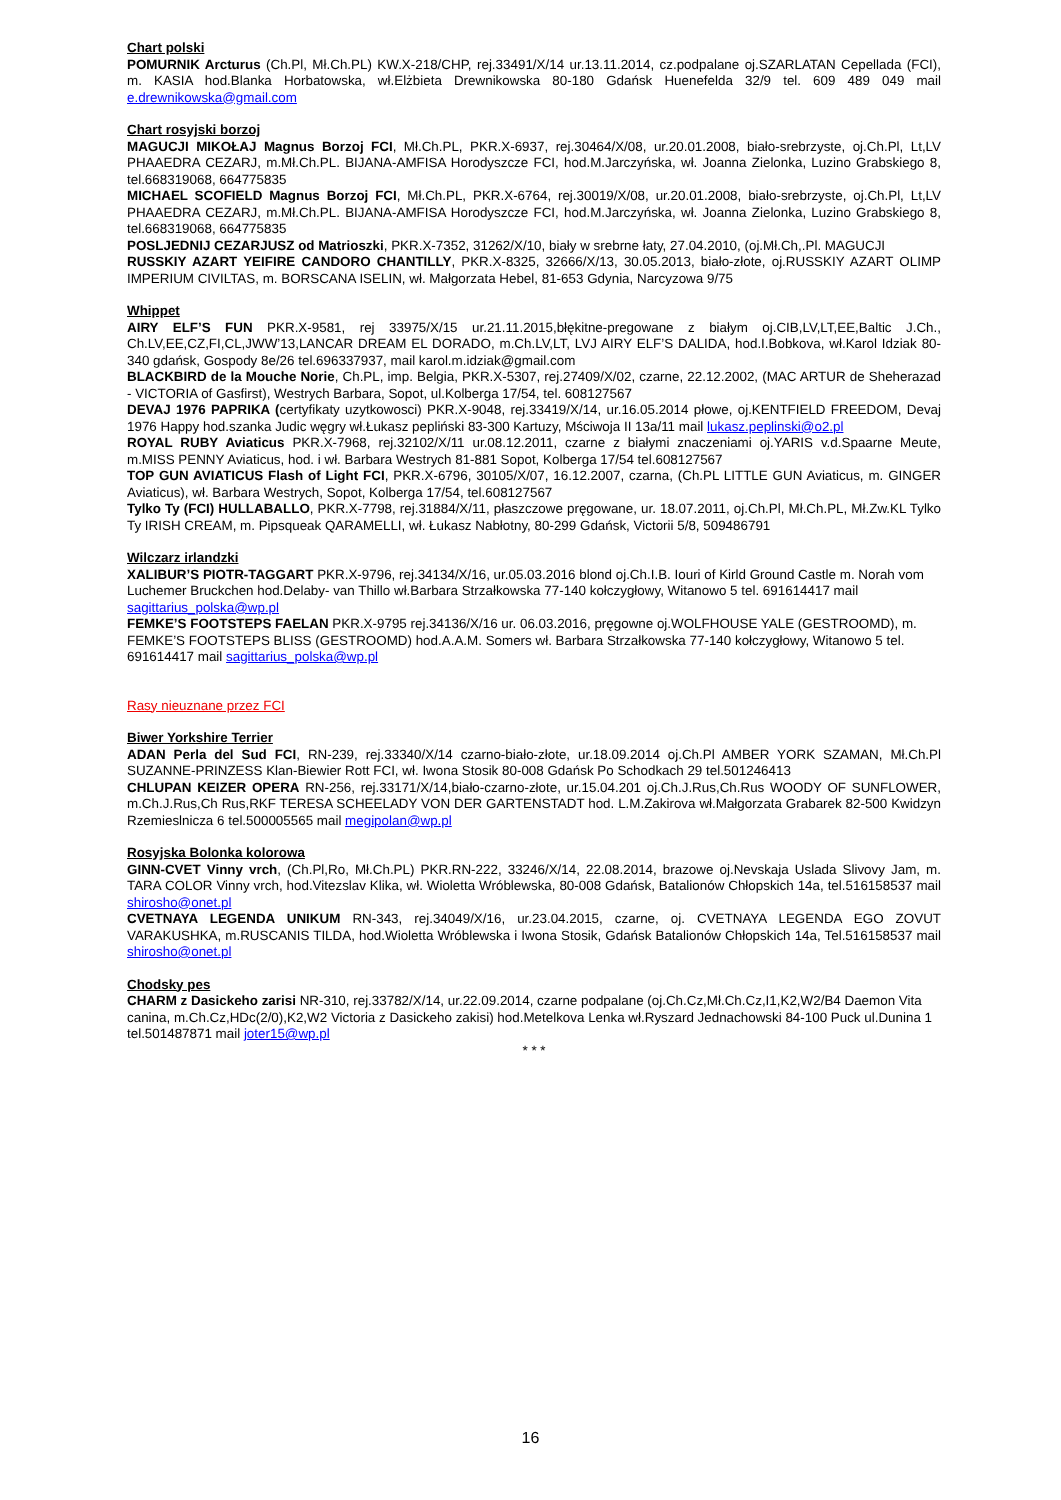Chart polski
POMURNIK Arcturus (Ch.Pl, Mł.Ch.PL) KW.X-218/CHP, rej.33491/X/14 ur.13.11.2014, cz.podpalane oj.SZARLATAN Cepellada (FCI), m. KASIA hod.Blanka Horbatowska, wł.Elżbieta Drewnikowska 80-180 Gdańsk Huenefelda 32/9 tel. 609 489 049 mail e.drewnikowska@gmail.com
Chart rosyjski borzoj
MAGUCJI MIKOŁAJ Magnus Borzoj FCI, Mł.Ch.PL, PKR.X-6937, rej.30464/X/08, ur.20.01.2008, biało-srebrzyste, oj.Ch.Pl, Lt,LV PHAAEDRA CEZARJ, m.Mł.Ch.PL. BIJANA-AMFISA Horodyszcze FCI, hod.M.Jarczyńska, wł. Joanna Zielonka, Luzino Grabskiego 8, tel.668319068, 664775835
MICHAEL SCOFIELD Magnus Borzoj FCI, Mł.Ch.PL, PKR.X-6764, rej.30019/X/08, ur.20.01.2008, biało-srebrzyste, oj.Ch.Pl, Lt,LV PHAAEDRA CEZARJ, m.Mł.Ch.PL. BIJANA-AMFISA Horodyszcze FCI, hod.M.Jarczyńska, wł. Joanna Zielonka, Luzino Grabskiego 8, tel.668319068, 664775835
POSLJEDNIJ CEZARJUSZ od Matrioszki, PKR.X-7352, 31262/X/10, biały w srebrne łaty, 27.04.2010, (oj.Mł.Ch,.Pl. MAGUCJI
RUSSKIY AZART YEIFIRE CANDORO CHANTILLY, PKR.X-8325, 32666/X/13, 30.05.2013, biało-złote, oj.RUSSKIY AZART OLIMP IMPERIUM CIVILTAS, m. BORSCANA ISELIN, wł. Małgorzata Hebel, 81-653 Gdynia, Narcyzowa 9/75
Whippet
AIRY ELF’S FUN PKR.X-9581, rej 33975/X/15 ur.21.11.2015,błękitne-pregowane z białym oj.CIB,LV,LT,EE,Baltic J.Ch., Ch.LV,EE,CZ,FI,CL,JWW’13,LANCAR DREAM EL DORADO, m.Ch.LV,LT, LVJ AIRY ELF’S DALIDA, hod.I.Bobkova, wł.Karol Idziak 80-340 gdańsk, Gospody 8e/26 tel.696337937, mail karol.m.idziak@gmail.com
BLACKBIRD de la Mouche Norie, Ch.PL, imp. Belgia, PKR.X-5307, rej.27409/X/02, czarne, 22.12.2002, (MAC ARTUR de Sheherazad - VICTORIA of Gasfirst), Westrych Barbara, Sopot, ul.Kolberga 17/54, tel. 608127567
DEVAJ 1976 PAPRIKA (certyfikaty uzytkowosci) PKR.X-9048, rej.33419/X/14, ur.16.05.2014 płowe, oj.KENTFIELD FREEDOM, Devaj 1976 Happy hod.szanka Judic węgry wł.Łukasz pepliński 83-300 Kartuzy, Mściwoja II 13a/11 mail lukasz.peplinski@o2.pl
ROYAL RUBY Aviaticus PKR.X-7968, rej.32102/X/11 ur.08.12.2011, czarne z białymi znaczeniami oj.YARIS v.d.Spaarne Meute, m.MISS PENNY Aviaticus, hod. i wł. Barbara Westrych 81-881 Sopot, Kolberga 17/54 tel.608127567
TOP GUN AVIATICUS Flash of Light FCI, PKR.X-6796, 30105/X/07, 16.12.2007, czarna, (Ch.PL LITTLE GUN Aviaticus, m. GINGER Aviaticus), wł. Barbara Westrych, Sopot, Kolberga 17/54, tel.608127567
Tylko Ty (FCI) HULLABALLO, PKR.X-7798, rej.31884/X/11, płaszczowe pręgowane, ur. 18.07.2011, oj.Ch.Pl, Mł.Ch.PL, Mł.Zw.KL Tylko Ty IRISH CREAM, m. Pipsqueak QARAMELLI, wł. Łukasz Nabłotny, 80-299 Gdańsk, Victorii 5/8, 509486791
Wilczarz irlandzki
XALIBUR’S PIOTR-TAGGART PKR.X-9796, rej.34134/X/16, ur.05.03.2016 blond oj.Ch.I.B. Iouri of Kirld Ground Castle m. Norah vom Luchemer Bruckchen hod.Delaby- van Thillo wł.Barbara Strzałkowska 77-140 kołczygłowy, Witanowo 5 tel. 691614417 mail sagittarius_polska@wp.pl
FEMKE’S FOOTSTEPS FAELAN PKR.X-9795 rej.34136/X/16 ur. 06.03.2016, pręgowne oj.WOLFHOUSE YALE (GESTROOMD), m. FEMKE’S FOOTSTEPS BLISS (GESTROOMD) hod.A.A.M. Somers wł. Barbara Strzałkowska 77-140 kołczygłowy, Witanowo 5 tel. 691614417 mail sagittarius_polska@wp.pl
Rasy nieuznane przez FCI
Biwer Yorkshire Terrier
ADAN Perla del Sud FCI, RN-239, rej.33340/X/14 czarno-biało-złote, ur.18.09.2014 oj.Ch.Pl AMBER YORK SZAMAN, Mł.Ch.Pl SUZANNE-PRINZESS Klan-Biewier Rott FCI, wł. Iwona Stosik 80-008 Gdańsk Po Schodkach 29 tel.501246413
CHLUPAN KEIZER OPERA RN-256, rej.33171/X/14,biało-czarno-złote, ur.15.04.201 oj.Ch.J.Rus,Ch.Rus WOODY OF SUNFLOWER, m.Ch.J.Rus,Ch Rus,RKF TERESA SCHEELADY VON DER GARTENSTADT hod. L.M.Zakirova wł.Małgorzata Grabarek 82-500 Kwidzyn Rzemieslnicza 6 tel.500005565 mail megipolan@wp.pl
Rosyjska Bolonka kolorowa
GINN-CVET Vinny vrch, (Ch.Pl,Ro, Mł.Ch.PL) PKR.RN-222, 33246/X/14, 22.08.2014, brazowe oj.Nevskaja Uslada Slivovy Jam, m. TARA COLOR Vinny vrch, hod.Vitezslav Klika, wł. Wioletta Wróblewska, 80-008 Gdańsk, Batalionów Chłopskich 14a, tel.516158537 mail shirosho@onet.pl
CVETNAYA LEGENDA UNIKUM RN-343, rej.34049/X/16, ur.23.04.2015, czarne, oj. CVETNAYA LEGENDA EGO ZOVUT VARAKUSHKA, m.RUSCANIS TILDA, hod.Wioletta Wróblewska i Iwona Stosik, Gdańsk Batalionów Chłopskich 14a, Tel.516158537 mail shirosho@onet.pl
Chodsky pes
CHARM z Dasickeho zarisi NR-310, rej.33782/X/14, ur.22.09.2014, czarne podpalane (oj.Ch.Cz,Mł.Ch.Cz,I1,K2,W2/B4 Daemon Vita canina, m.Ch.Cz,HDc(2/0),K2,W2 Victoria z Dasickeho zakisi) hod.Metelkova Lenka wł.Ryszard Jednachowski 84-100 Puck ul.Dunina 1 tel.501487871 mail joter15@wp.pl
* * *
16